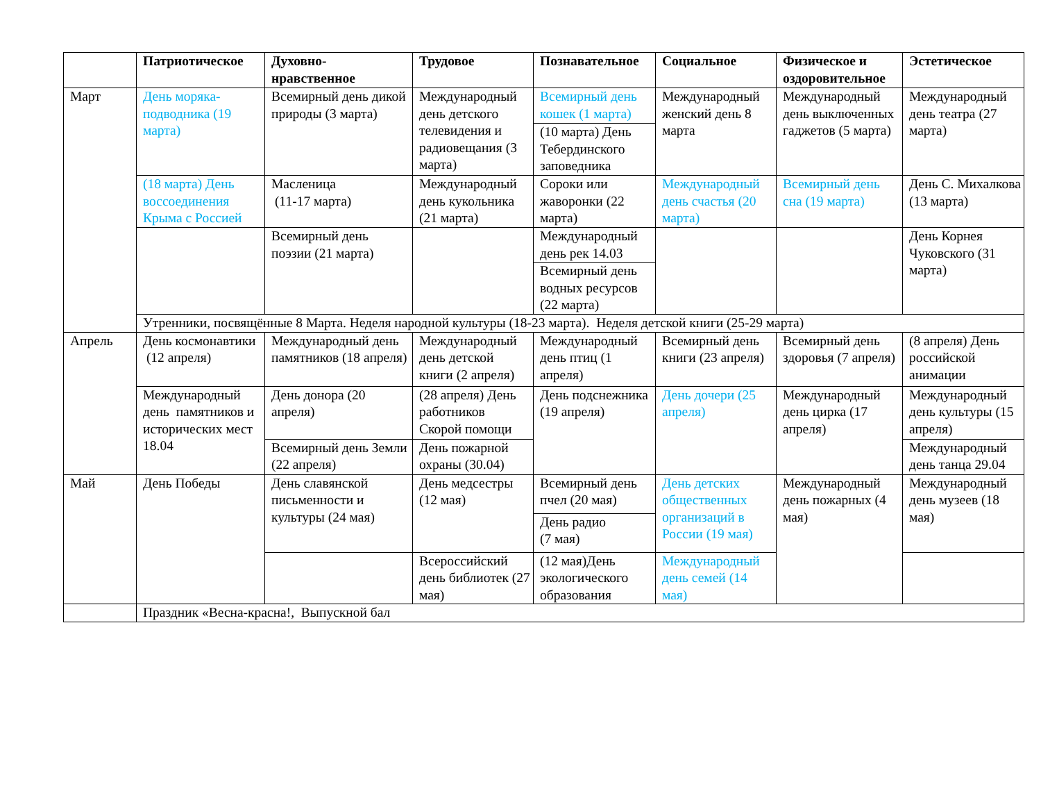| | Патриотическое | Духовно-нравственное | Трудовое | Познавательное | Социальное | Физическое и оздоровительное | Эстетическое |
| --- | --- | --- | --- | --- | --- | --- | --- |
| Март | День моряка-подводника (19 марта) | Всемирный день дикой природы (3 марта) | Международный день детского телевидения и радиовещания (3 марта) | Всемирный день кошек (1 марта) | Международный женский день 8 марта | Международный день выключенных гаджетов (5 марта) | Международный день театра (27 марта) |
| | | | | (10 марта) День Тебердинского заповедника | | | |
| | (18 марта) День воссоединения Крыма с Россией | Масленица (11-17 марта) | Международный день кукольника (21 марта) | Сороки или жаворонки (22 марта) | Международный день счастья (20 марта) | Всемирный день сна (19 марта) | День С. Михалкова (13 марта) |
| | | Всемирный день поэзии (21 марта) | | Международный день рек 14.03 | | | День Корнея Чуковского (31 марта) |
| | | | | Всемирный день водных ресурсов (22 марта) | | | |
| | Утренники, посвящённые 8 Марта. Неделя народной культуры (18-23 марта). Неделя детской книги (25-29 марта) | | | | | | |
| Апрель | День космонавтики (12 апреля) | Международный день памятников (18 апреля) | Международный день детской книги (2 апреля) | Международный день птиц (1 апреля) | Всемирный день книги (23 апреля) | Всемирный день здоровья (7 апреля) | (8 апреля) День российской анимации |
| | Международный день памятников и исторических мест 18.04 | День донора (20 апреля) | (28 апреля) День работников Скорой помощи | День подснежника (19 апреля) | День дочери (25 апреля) | Международный день цирка (17 апреля) | Международный день культуры (15 апреля) |
| | | Всемирный день Земли (22 апреля) | День пожарной охраны (30.04) | | | | Международный день танца 29.04 |
| Май | День Победы | День славянской письменности и культуры (24 мая) | День медсестры (12 мая) | Всемирный день пчел (20 мая) | День детских общественных организаций в России (19 мая) | Международный день пожарных (4 мая) | Международный день музеев (18 мая) |
| | | | | День радио (7 мая) | | | |
| | | | Всероссийский день библиотек (27 мая) | (12 мая)День экологического образования | Международный день семей (14 мая) | | |
| | Праздник «Весна-красна!, Выпускной бал | | | | | | |